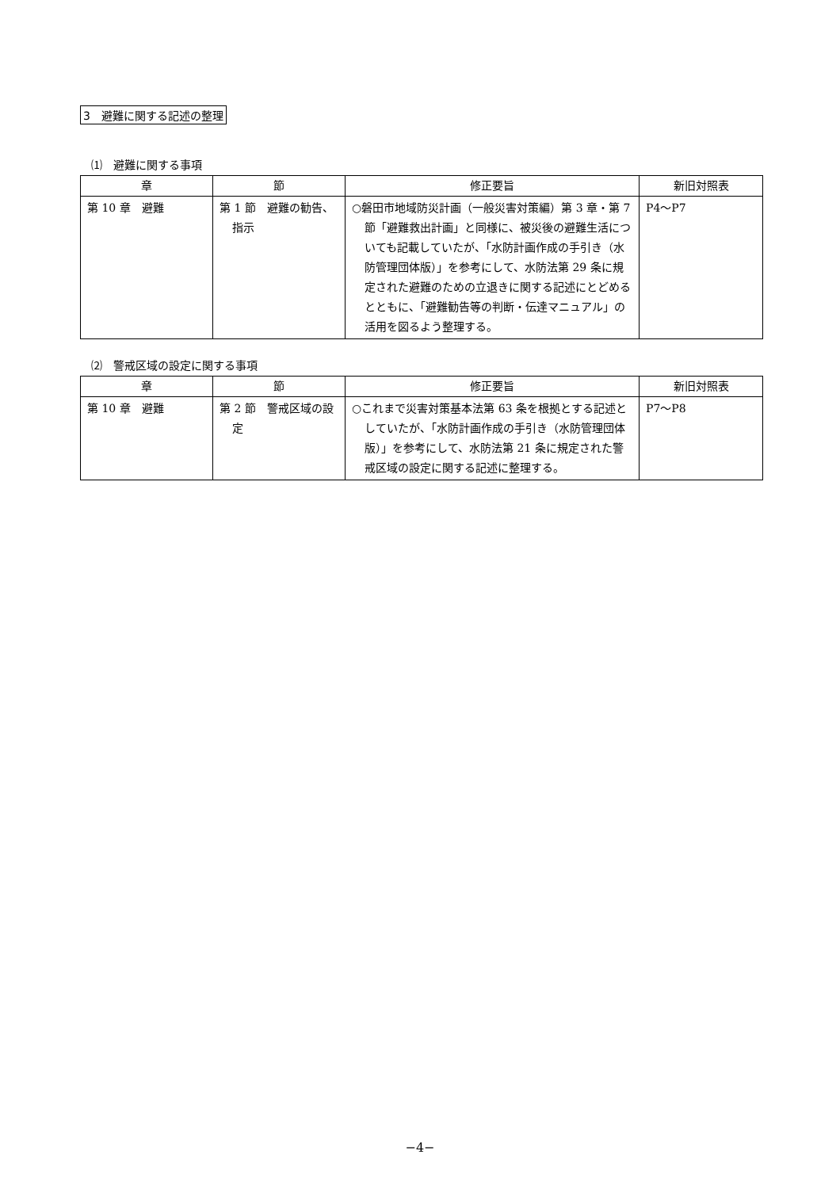3　避難に関する記述の整理
⑴　避難に関する事項
| 章 | 節 | 修正要旨 | 新旧対照表 |
| --- | --- | --- | --- |
| 第 10 章 避難 | 第 1 節 避難の勧告、指示 | ○磐田市地域防災計画（一般災害対策編）第 3 章・第 7 節「避難救出計画」と同様に、被災後の避難生活についても記載していたが、「水防計画作成の手引き（水防管理団体版）」を参考にして、水防法第 29 条に規定された避難のための立退きに関する記述にとどめるとともに、「避難勧告等の判断・伝達マニュアル」の活用を図るよう整理する。 | P4～P7 |
⑵　警戒区域の設定に関する事項
| 章 | 節 | 修正要旨 | 新旧対照表 |
| --- | --- | --- | --- |
| 第 10 章 避難 | 第 2 節 警戒区域の設定 | ○これまで災害対策基本法第 63 条を根拠とする記述としていたが、「水防計画作成の手引き（水防管理団体版）」を参考にして、水防法第 21 条に規定された警戒区域の設定に関する記述に整理する。 | P7～P8 |
−4−